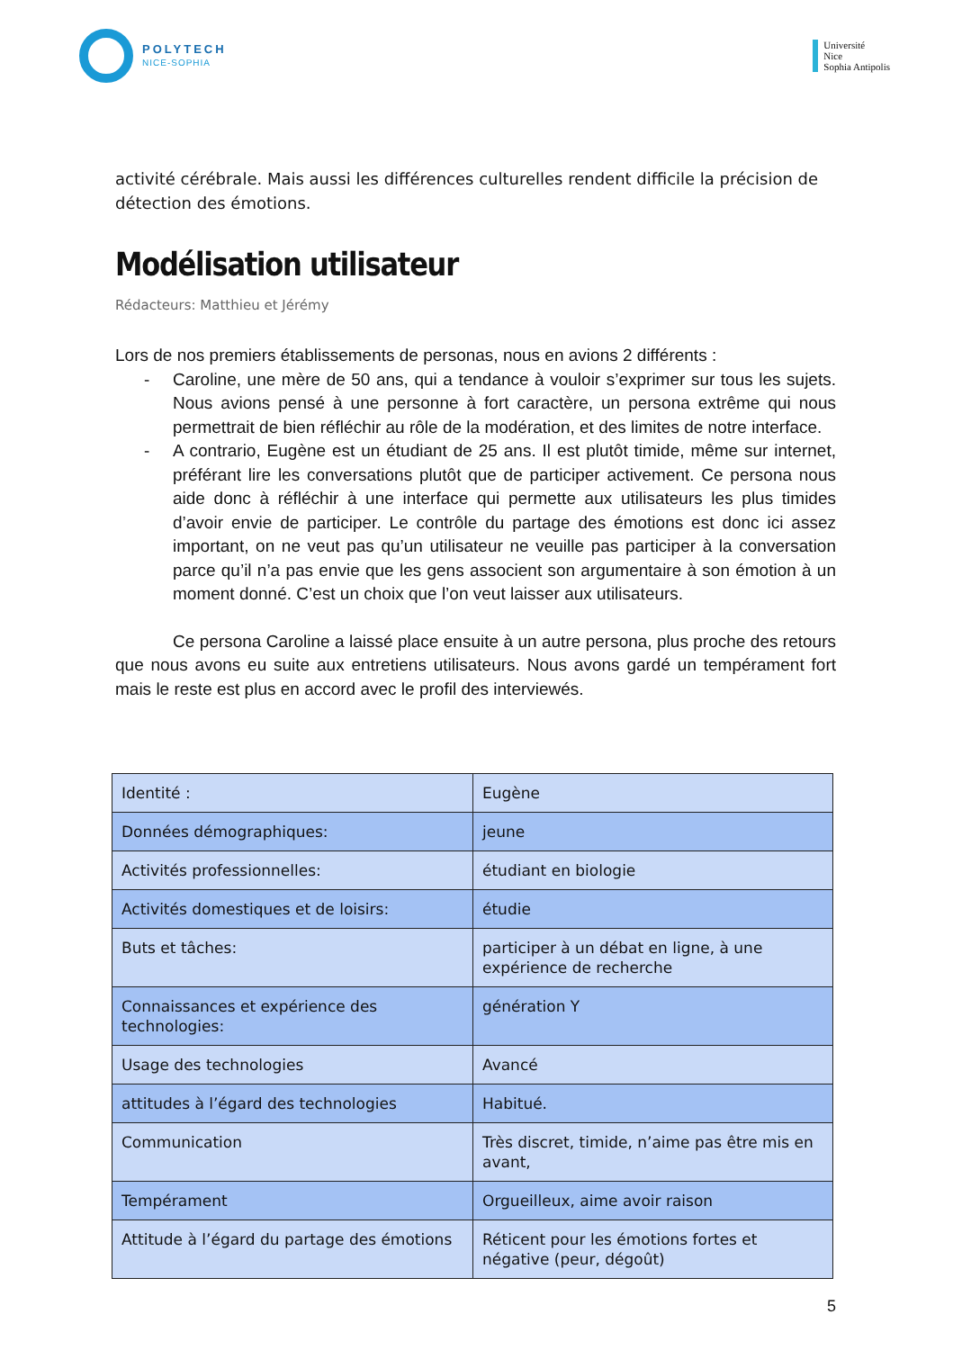POLYTECH
NICE-SOPHIA
Université
Nice
Sophia Antipolis
activité cérébrale. Mais aussi les différences culturelles rendent difficile la précision de détection des émotions.
Modélisation utilisateur
Rédacteurs: Matthieu et Jérémy
Lors de nos premiers établissements de personas, nous en avions 2 différents :
- Caroline, une mère de 50 ans, qui a tendance à vouloir s’exprimer sur tous les sujets. Nous avions pensé à une personne à fort caractère, un persona extrême qui nous permettrait de bien réfléchir au rôle de la modération, et des limites de notre interface.
- A contrario, Eugène est un étudiant de 25 ans. Il est plutôt timide, même sur internet, préférant lire les conversations plutôt que de participer activement. Ce persona nous aide donc à réfléchir à une interface qui permette aux utilisateurs les plus timides d’avoir envie de participer. Le contrôle du partage des émotions est donc ici assez important, on ne veut pas qu’un utilisateur ne veuille pas participer à la conversation parce qu’il n’a pas envie que les gens associent son argumentaire à son émotion à un moment donné. C’est un choix que l’on veut laisser aux utilisateurs.
Ce persona Caroline a laissé place ensuite à un autre persona, plus proche des retours que nous avons eu suite aux entretiens utilisateurs. Nous avons gardé un tempérament fort mais le reste est plus en accord avec le profil des interviewés.
| Identité : | Eugène |
| Données démographiques: | jeune |
| Activités professionnelles: | étudiant en biologie |
| Activités domestiques et de loisirs: | étudie |
| Buts et tâches: | participer à un débat en ligne, à une expérience de recherche |
| Connaissances et expérience des technologies: | génération Y |
| Usage des technologies | Avancé |
| attitudes à l’égard des technologies | Habitué. |
| Communication | Très discret, timide, n’aime pas être mis en avant, |
| Tempérament | Orgueilleux, aime avoir raison |
| Attitude à l’égard du partage des émotions | Réticent pour les émotions fortes et négative (peur, dégoût) |
5